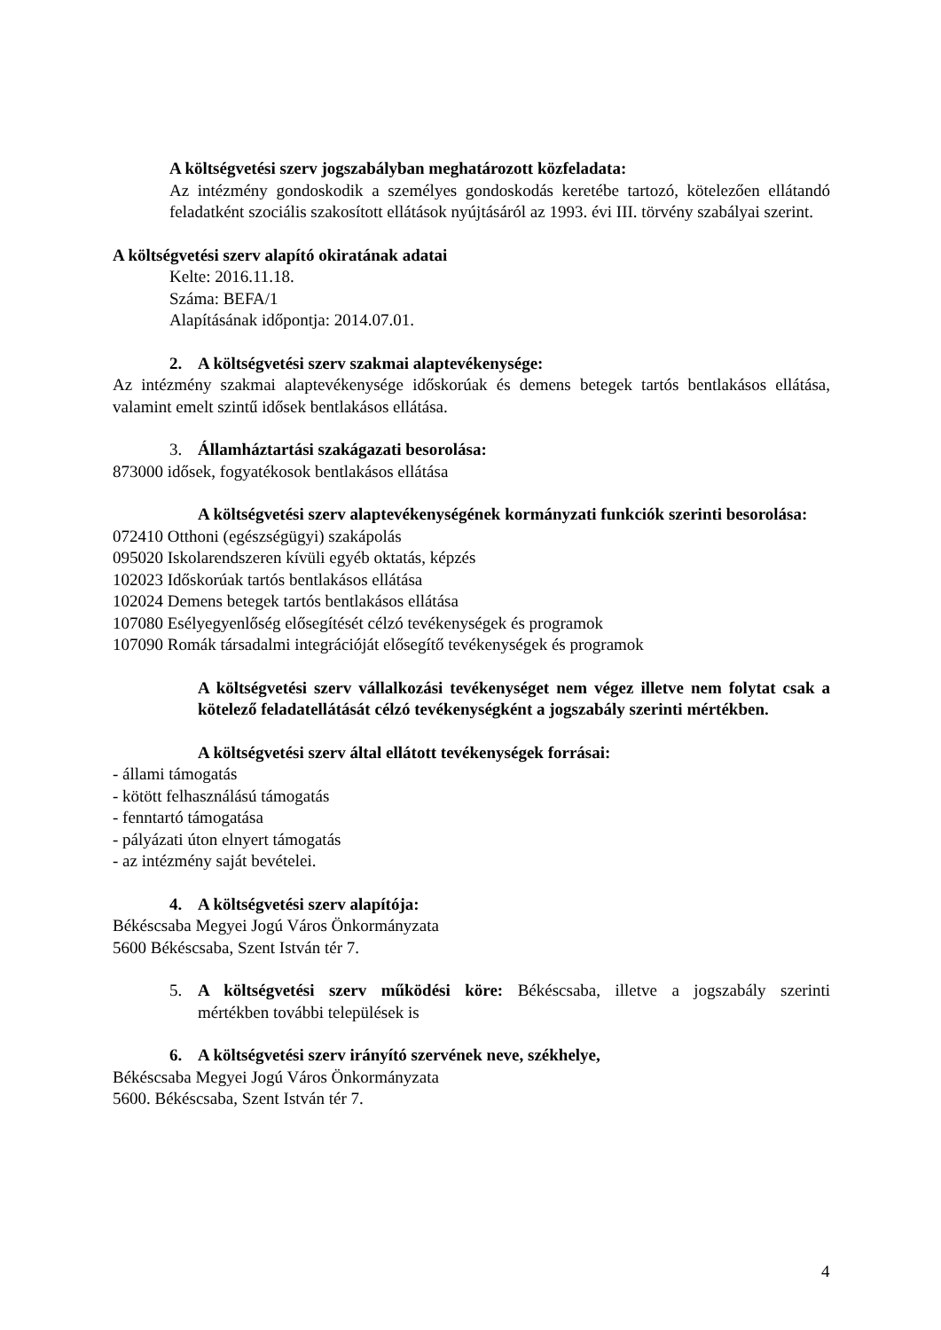A költségvetési szerv jogszabályban meghatározott közfeladata:
Az intézmény gondoskodik a személyes gondoskodás keretébe tartozó, kötelezően ellátandó feladatként szociális szakosított ellátások nyújtásáról az 1993. évi III. törvény szabályai szerint.
A költségvetési szerv alapító okiratának adatai
Kelte: 2016.11.18.
Száma: BEFA/1
Alapításának időpontja: 2014.07.01.
2. A költségvetési szerv szakmai alaptevékenysége:
Az intézmény szakmai alaptevékenysége időskorúak és demens betegek tartós bentlakásos ellátása, valamint emelt szintű idősek bentlakásos ellátása.
3. Államháztartási szakágazati besorolása:
873000 idősek, fogyatékosok bentlakásos ellátása
A költségvetési szerv alaptevékenységének kormányzati funkciók szerinti besorolása:
072410 Otthoni (egészségügyi) szakápolás
095020 Iskolarendszeren kívüli egyéb oktatás, képzés
102023 Időskorúak tartós bentlakásos ellátása
102024 Demens betegek tartós bentlakásos ellátása
107080 Esélyegyenlőség elősegítését célzó tevékenységek és programok
107090 Romák társadalmi integrációját elősegítő tevékenységek és programok
A költségvetési szerv vállalkozási tevékenységet nem végez illetve nem folytat csak a kötelező feladatellátását célzó tevékenységként a jogszabály szerinti mértékben.
A költségvetési szerv által ellátott tevékenységek forrásai:
- állami támogatás
- kötött felhasználású támogatás
- fenntartó támogatása
- pályázati úton elnyert támogatás
- az intézmény saját bevételei.
4. A költségvetési szerv alapítója:
Békéscsaba Megyei Jogú Város Önkormányzata
5600 Békéscsaba, Szent István tér 7.
5. A költségvetési szerv működési köre: Békéscsaba, illetve a jogszabály szerinti mértékben további települések is
6. A költségvetési szerv irányító szervének neve, székhelye,
Békéscsaba Megyei Jogú Város Önkormányzata
5600. Békéscsaba, Szent István tér 7.
4